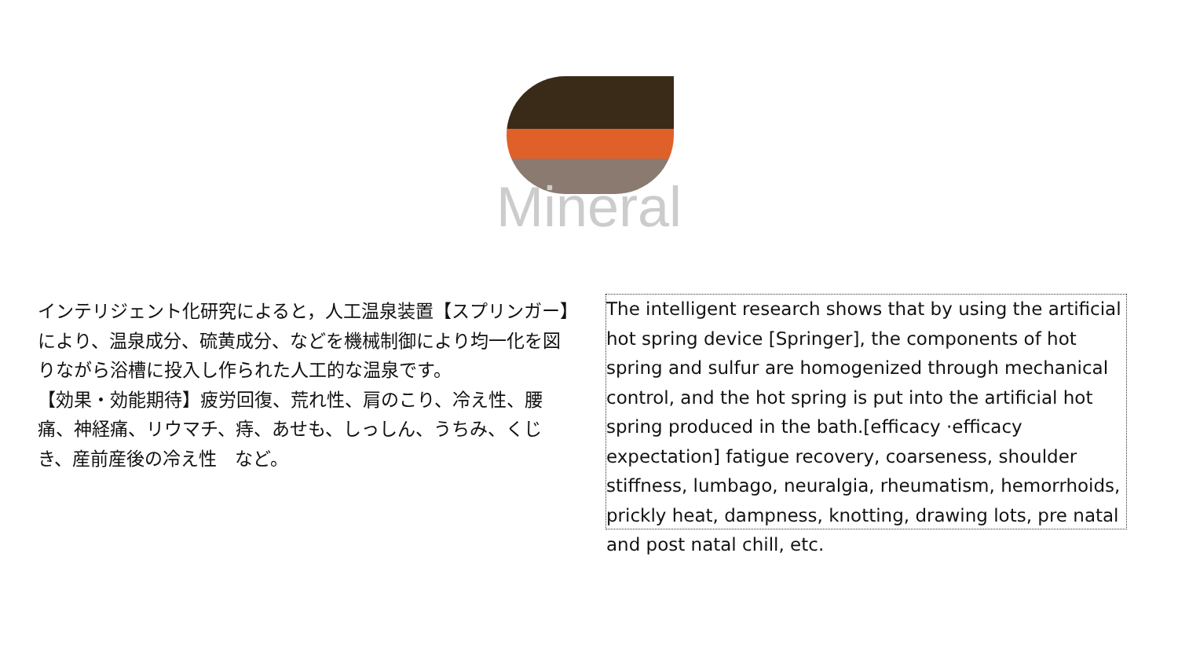Mineral
インテリジェント化研究によると，人工温泉装置【スプリンガー】により、温泉成分、硫黄成分、などを機械制御により均一化を図りながら浴槽に投入し作られた人工的な温泉です。
【効果・効能期待】疲労回復、荒れ性、肩のこり、冷え性、腰痛、神経痛、リウマチ、痔、あせも、しっしん、うちみ、くじき、産前産後の冷え性　など。
The intelligent research shows that by using the artificial hot spring device [Springer], the components of hot spring and sulfur are homogenized through mechanical control, and the hot spring is put into the artificial hot spring produced in the bath.[efficacy ·efficacy expectation] fatigue recovery, coarseness, shoulder stiffness, lumbago, neuralgia, rheumatism, hemorrhoids, prickly heat, dampness, knotting, drawing lots, pre natal and post natal chill, etc.